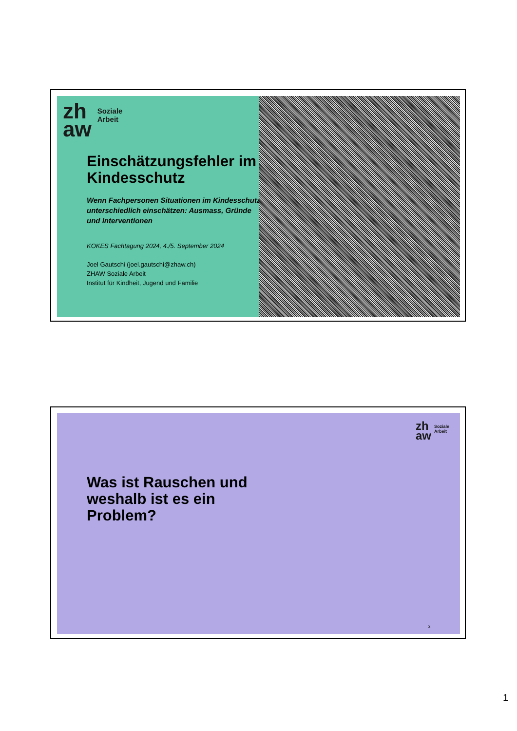zh
aw
Soziale
Arbeit
Einschätzungsfehler im Kindesschutz
Wenn Fachpersonen Situationen im Kindesschutz unterschiedlich einschätzen: Ausmass, Gründe und Interventionen
KOKES Fachtagung 2024, 4./5. September 2024
Joel Gautschi (joel.gautschi@zhaw.ch)
ZHAW Soziale Arbeit
Institut für Kindheit, Jugend und Familie
zh
aw
Soziale
Arbeit
Was ist Rauschen und weshalb ist es ein Problem?
2
1